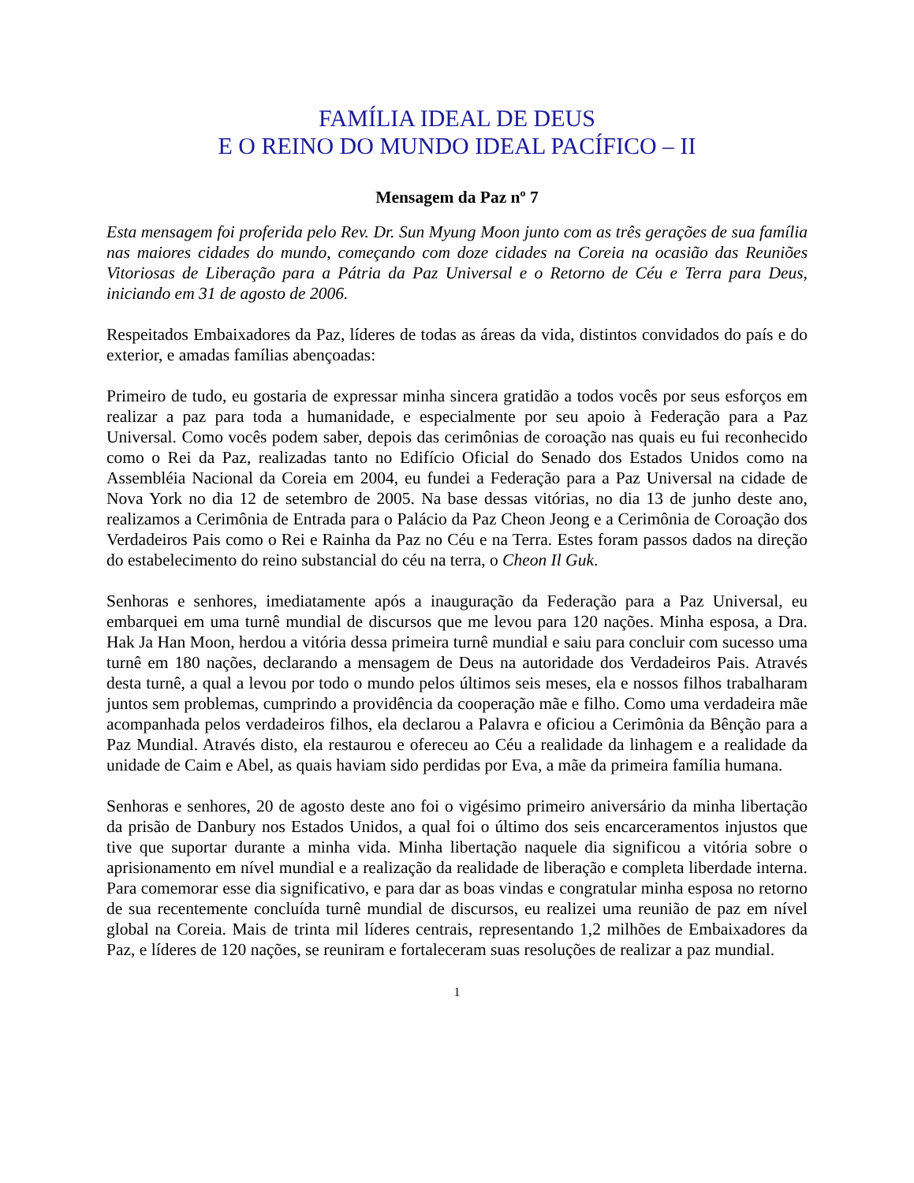FAMÍLIA IDEAL DE DEUS
E O REINO DO MUNDO IDEAL PACÍFICO – II
Mensagem da Paz nº 7
Esta mensagem foi proferida pelo Rev. Dr. Sun Myung Moon junto com as três gerações de sua família nas maiores cidades do mundo, começando com doze cidades na Coreia na ocasião das Reuniões Vitoriosas de Liberação para a Pátria da Paz Universal e o Retorno de Céu e Terra para Deus, iniciando em 31 de agosto de 2006.
Respeitados Embaixadores da Paz, líderes de todas as áreas da vida, distintos convidados do país e do exterior, e amadas famílias abençoadas:
Primeiro de tudo, eu gostaria de expressar minha sincera gratidão a todos vocês por seus esforços em realizar a paz para toda a humanidade, e especialmente por seu apoio à Federação para a Paz Universal. Como vocês podem saber, depois das cerimônias de coroação nas quais eu fui reconhecido como o Rei da Paz, realizadas tanto no Edifício Oficial do Senado dos Estados Unidos como na Assembléia Nacional da Coreia em 2004, eu fundei a Federação para a Paz Universal na cidade de Nova York no dia 12 de setembro de 2005. Na base dessas vitórias, no dia 13 de junho deste ano, realizamos a Cerimônia de Entrada para o Palácio da Paz Cheon Jeong e a Cerimônia de Coroação dos Verdadeiros Pais como o Rei e Rainha da Paz no Céu e na Terra. Estes foram passos dados na direção do estabelecimento do reino substancial do céu na terra, o Cheon Il Guk.
Senhoras e senhores, imediatamente após a inauguração da Federação para a Paz Universal, eu embarquei em uma turnê mundial de discursos que me levou para 120 nações. Minha esposa, a Dra. Hak Ja Han Moon, herdou a vitória dessa primeira turnê mundial e saiu para concluir com sucesso uma turnê em 180 nações, declarando a mensagem de Deus na autoridade dos Verdadeiros Pais. Através desta turnê, a qual a levou por todo o mundo pelos últimos seis meses, ela e nossos filhos trabalharam juntos sem problemas, cumprindo a providência da cooperação mãe e filho. Como uma verdadeira mãe acompanhada pelos verdadeiros filhos, ela declarou a Palavra e oficiou a Cerimônia da Bênção para a Paz Mundial. Através disto, ela restaurou e ofereceu ao Céu a realidade da linhagem e a realidade da unidade de Caim e Abel, as quais haviam sido perdidas por Eva, a mãe da primeira família humana.
Senhoras e senhores, 20 de agosto deste ano foi o vigésimo primeiro aniversário da minha libertação da prisão de Danbury nos Estados Unidos, a qual foi o último dos seis encarceramentos injustos que tive que suportar durante a minha vida. Minha libertação naquele dia significou a vitória sobre o aprisionamento em nível mundial e a realização da realidade de liberação e completa liberdade interna. Para comemorar esse dia significativo, e para dar as boas vindas e congratular minha esposa no retorno de sua recentemente concluída turnê mundial de discursos, eu realizei uma reunião de paz em nível global na Coreia. Mais de trinta mil líderes centrais, representando 1,2 milhões de Embaixadores da Paz, e líderes de 120 nações, se reuniram e fortaleceram suas resoluções de realizar a paz mundial.
1